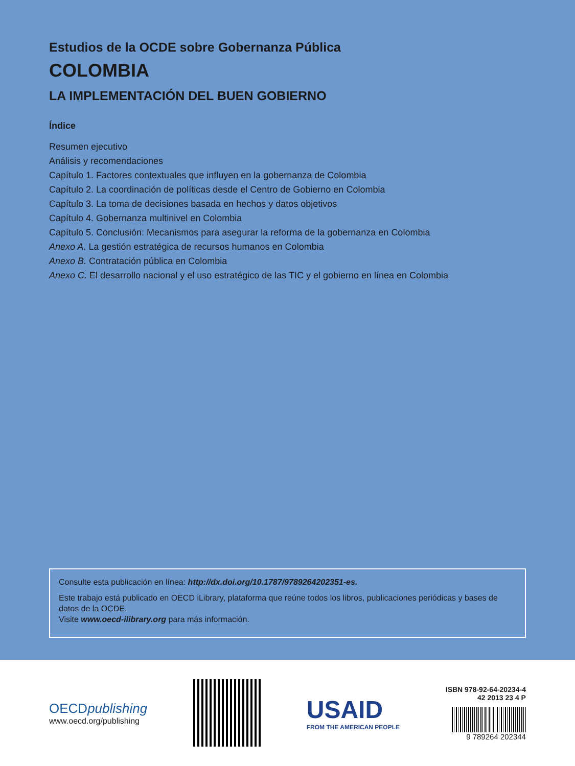Estudios de la OCDE sobre Gobernanza Pública
COLOMBIA
LA IMPLEMENTACIÓN DEL BUEN GOBIERNO
Índice
Resumen ejecutivo
Análisis y recomendaciones
Capítulo 1. Factores contextuales que influyen en la gobernanza de Colombia
Capítulo 2. La coordinación de políticas desde el Centro de Gobierno en Colombia
Capítulo 3. La toma de decisiones basada en hechos y datos objetivos
Capítulo 4. Gobernanza multinivel en Colombia
Capítulo 5. Conclusión: Mecanismos para asegurar la reforma de la gobernanza en Colombia
Anexo A. La gestión estratégica de recursos humanos en Colombia
Anexo B. Contratación pública en Colombia
Anexo C. El desarrollo nacional y el uso estratégico de las TIC y el gobierno en línea en Colombia
Consulte esta publicación en línea: http://dx.doi.org/10.1787/9789264202351-es.
Este trabajo está publicado en OECD iLibrary, plataforma que reúne todos los libros, publicaciones periódicas y bases de datos de la OCDE.
Visite www.oecd-ilibrary.org para más información.
OECDpublishing
www.oecd.org/publishing
USAID
FROM THE AMERICAN PEOPLE
ISBN 978-92-64-20234-4
42 2013 23 4 P
9 789264 202344